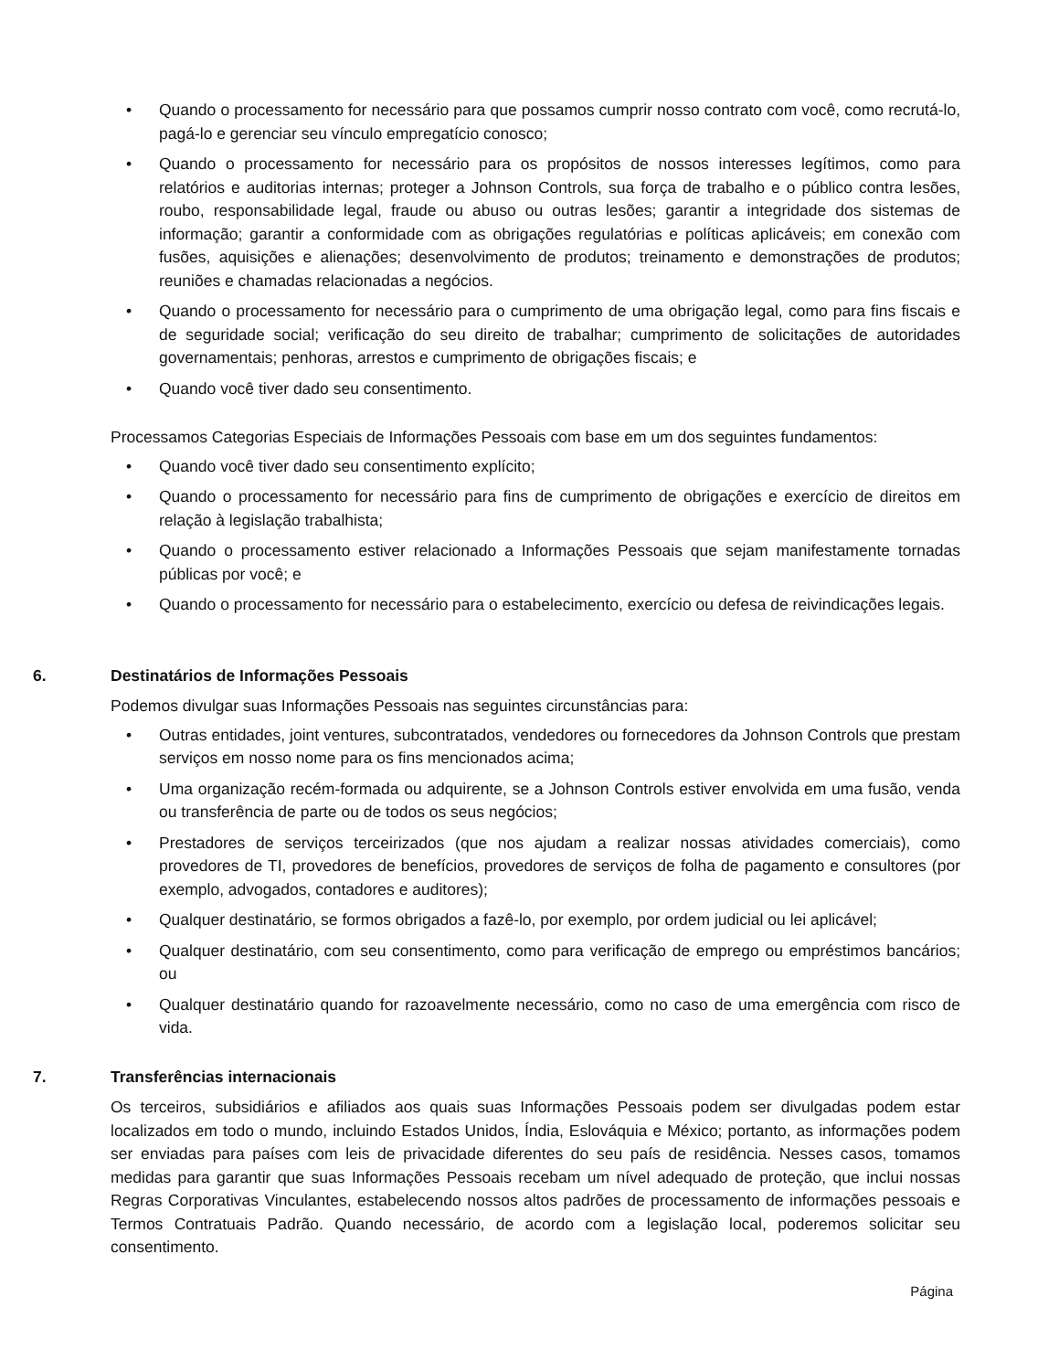• Quando o processamento for necessário para que possamos cumprir nosso contrato com você, como recrutá-lo, pagá-lo e gerenciar seu vínculo empregatício conosco;
• Quando o processamento for necessário para os propósitos de nossos interesses legítimos, como para relatórios e auditorias internas; proteger a Johnson Controls, sua força de trabalho e o público contra lesões, roubo, responsabilidade legal, fraude ou abuso ou outras lesões; garantir a integridade dos sistemas de informação; garantir a conformidade com as obrigações regulatórias e políticas aplicáveis; em conexão com fusões, aquisições e alienações; desenvolvimento de produtos; treinamento e demonstrações de produtos; reuniões e chamadas relacionadas a negócios.
• Quando o processamento for necessário para o cumprimento de uma obrigação legal, como para fins fiscais e de seguridade social; verificação do seu direito de trabalhar; cumprimento de solicitações de autoridades governamentais; penhoras, arrestos e cumprimento de obrigações fiscais; e
• Quando você tiver dado seu consentimento.
Processamos Categorias Especiais de Informações Pessoais com base em um dos seguintes fundamentos:
• Quando você tiver dado seu consentimento explícito;
• Quando o processamento for necessário para fins de cumprimento de obrigações e exercício de direitos em relação à legislação trabalhista;
• Quando o processamento estiver relacionado a Informações Pessoais que sejam manifestamente tornadas públicas por você; e
• Quando o processamento for necessário para o estabelecimento, exercício ou defesa de reivindicações legais.
6. Destinatários de Informações Pessoais
Podemos divulgar suas Informações Pessoais nas seguintes circunstâncias para:
• Outras entidades, joint ventures, subcontratados, vendedores ou fornecedores da Johnson Controls que prestam serviços em nosso nome para os fins mencionados acima;
• Uma organização recém-formada ou adquirente, se a Johnson Controls estiver envolvida em uma fusão, venda ou transferência de parte ou de todos os seus negócios;
• Prestadores de serviços terceirizados (que nos ajudam a realizar nossas atividades comerciais), como provedores de TI, provedores de benefícios, provedores de serviços de folha de pagamento e consultores (por exemplo, advogados, contadores e auditores);
• Qualquer destinatário, se formos obrigados a fazê-lo, por exemplo, por ordem judicial ou lei aplicável;
• Qualquer destinatário, com seu consentimento, como para verificação de emprego ou empréstimos bancários; ou
• Qualquer destinatário quando for razoavelmente necessário, como no caso de uma emergência com risco de vida.
7. Transferências internacionais
Os terceiros, subsidiários e afiliados aos quais suas Informações Pessoais podem ser divulgadas podem estar localizados em todo o mundo, incluindo Estados Unidos, Índia, Eslováquia e México; portanto, as informações podem ser enviadas para países com leis de privacidade diferentes do seu país de residência. Nesses casos, tomamos medidas para garantir que suas Informações Pessoais recebam um nível adequado de proteção, que inclui nossas Regras Corporativas Vinculantes, estabelecendo nossos altos padrões de processamento de informações pessoais e Termos Contratuais Padrão. Quando necessário, de acordo com a legislação local, poderemos solicitar seu consentimento.
Página